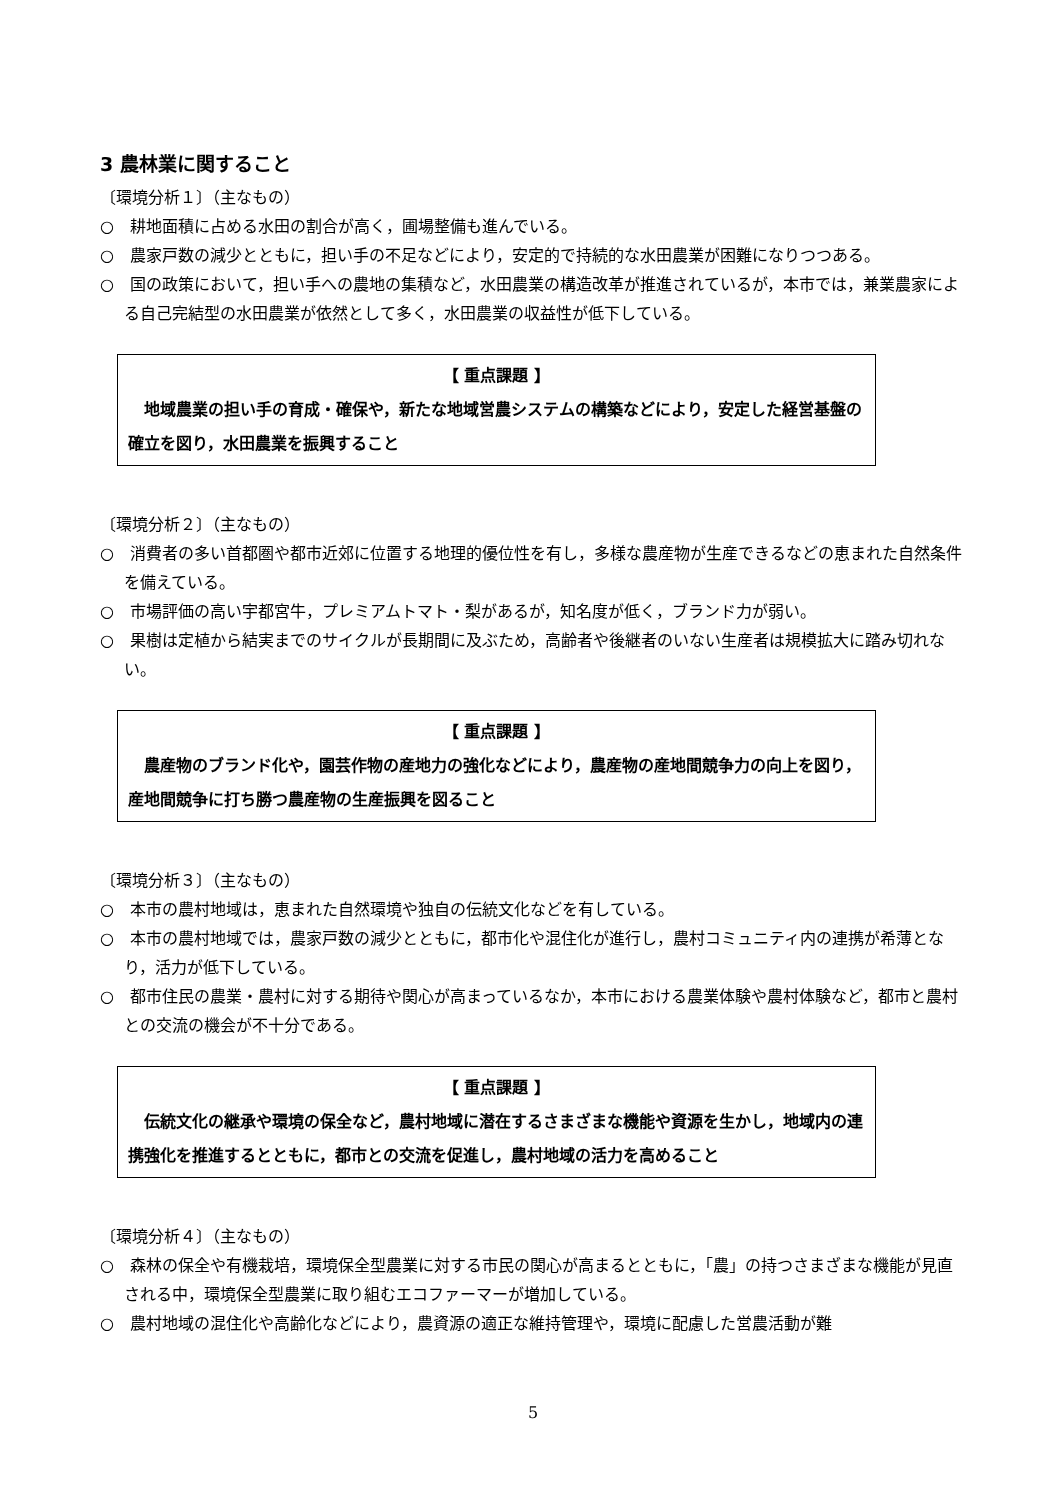3 農林業に関すること
〔環境分析１〕（主なもの）
○　耕地面積に占める水田の割合が高く，圃場整備も進んでいる。
○　農家戸数の減少とともに，担い手の不足などにより，安定的で持続的な水田農業が困難になりつつある。
○　国の政策において，担い手への農地の集積など，水田農業の構造改革が推進されているが，本市では，兼業農家による自己完結型の水田農業が依然として多く，水田農業の収益性が低下している。
【 重点課題 】
地域農業の担い手の育成・確保や，新たな地域営農システムの構築などにより，安定した経営基盤の確立を図り，水田農業を振興すること
〔環境分析２〕（主なもの）
○　消費者の多い首都圏や都市近郊に位置する地理的優位性を有し，多様な農産物が生産できるなどの恵まれた自然条件を備えている。
○　市場評価の高い宇都宮牛，プレミアムトマト・梨があるが，知名度が低く，ブランド力が弱い。
○　果樹は定植から結実までのサイクルが長期間に及ぶため，高齢者や後継者のいない生産者は規模拡大に踏み切れない。
【 重点課題 】
農産物のブランド化や，園芸作物の産地力の強化などにより，農産物の産地間競争力の向上を図り，産地間競争に打ち勝つ農産物の生産振興を図ること
〔環境分析３〕（主なもの）
○　本市の農村地域は，恵まれた自然環境や独自の伝統文化などを有している。
○　本市の農村地域では，農家戸数の減少とともに，都市化や混住化が進行し，農村コミュニティ内の連携が希薄となり，活力が低下している。
○　都市住民の農業・農村に対する期待や関心が高まっているなか，本市における農業体験や農村体験など，都市と農村との交流の機会が不十分である。
【 重点課題 】
伝統文化の継承や環境の保全など，農村地域に潜在するさまざまな機能や資源を生かし，地域内の連携強化を推進するとともに，都市との交流を促進し，農村地域の活力を高めること
〔環境分析４〕（主なもの）
○　森林の保全や有機栽培，環境保全型農業に対する市民の関心が高まるとともに，「農」の持つさまざまな機能が見直される中，環境保全型農業に取り組むエコファーマーが増加している。
○　農村地域の混住化や高齢化などにより，農資源の適正な維持管理や，環境に配慮した営農活動が難
5